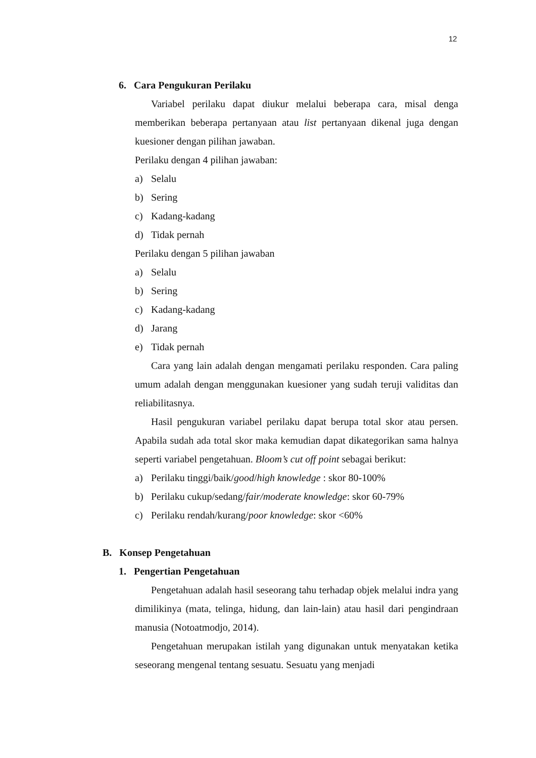12
6. Cara Pengukuran Perilaku
Variabel perilaku dapat diukur melalui beberapa cara, misal denga memberikan beberapa pertanyaan atau list pertanyaan dikenal juga dengan kuesioner dengan pilihan jawaban.
Perilaku dengan 4 pilihan jawaban:
a) Selalu
b) Sering
c) Kadang-kadang
d) Tidak pernah
Perilaku dengan 5 pilihan jawaban
a) Selalu
b) Sering
c) Kadang-kadang
d) Jarang
e) Tidak pernah
Cara yang lain adalah dengan mengamati perilaku responden. Cara paling umum adalah dengan menggunakan kuesioner yang sudah teruji validitas dan reliabilitasnya.
Hasil pengukuran variabel perilaku dapat berupa total skor atau persen. Apabila sudah ada total skor maka kemudian dapat dikategorikan sama halnya seperti variabel pengetahuan. Bloom’s cut off point sebagai berikut:
a) Perilaku tinggi/baik/good/high knowledge : skor 80-100%
b) Perilaku cukup/sedang/fair/moderate knowledge: skor 60-79%
c) Perilaku rendah/kurang/poor knowledge: skor <60%
B. Konsep Pengetahuan
1. Pengertian Pengetahuan
Pengetahuan adalah hasil seseorang tahu terhadap objek melalui indra yang dimilikinya (mata, telinga, hidung, dan lain-lain) atau hasil dari pengindraan manusia (Notoatmodjo, 2014).
Pengetahuan merupakan istilah yang digunakan untuk menyatakan ketika seseorang mengenal tentang sesuatu. Sesuatu yang menjadi